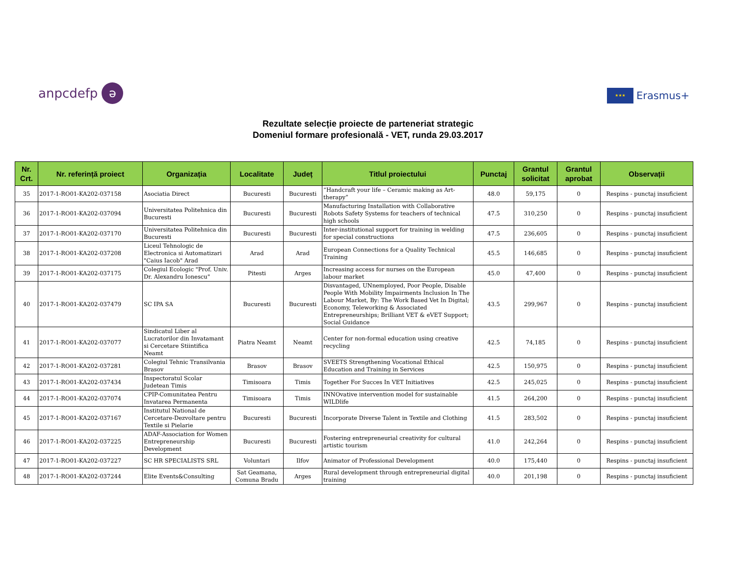anpcdefp ə
★★★ Erasmus+
Rezultate selecție proiecte de parteneriat strategic
Domeniul formare profesională - VET, runda 29.03.2017
| Nr. Crt. | Nr. referință proiect | Organizația | Localitate | Județ | Titlul proiectului | Punctaj | Grantul solicitat | Grantul aprobat | Observații |
| --- | --- | --- | --- | --- | --- | --- | --- | --- | --- |
| 35 | 2017-1-RO01-KA202-037158 | Asociatia Direct | Bucuresti | Bucuresti | “Handcraft your life – Ceramic making as Art-therapy” | 48.0 | 59,175 | 0 | Respins - punctaj insuficient |
| 36 | 2017-1-RO01-KA202-037094 | Universitatea Politehnica din Bucuresti | Bucuresti | Bucuresti | Manufacturing Installation with Collaborative Robots Safety Systems for teachers of technical high schools | 47.5 | 310,250 | 0 | Respins - punctaj insuficient |
| 37 | 2017-1-RO01-KA202-037170 | Universitatea Politehnica din Bucuresti | Bucuresti | Bucuresti | Inter-institutional support for training in welding for special constructions | 47.5 | 236,605 | 0 | Respins - punctaj insuficient |
| 38 | 2017-1-RO01-KA202-037208 | Liceul Tehnologic de Electronica si Automatizari "Caius Iacob" Arad | Arad | Arad | European Connections for a Quality Technical Training | 45.5 | 146,685 | 0 | Respins - punctaj insuficient |
| 39 | 2017-1-RO01-KA202-037175 | Colegiul Ecologic "Prof. Univ. Dr. Alexandru Ionescu" | Pitesti | Arges | Increasing access for nurses on the European labour market | 45.0 | 47,400 | 0 | Respins - punctaj insuficient |
| 40 | 2017-1-RO01-KA202-037479 | SC IPA SA | Bucuresti | Bucuresti | Disvantaged, UNnemployed, Poor People, Disable People With Mobility Impairments Inclusion In The Labour Market, By: The Work Based Vet In Digital; Economy, Teleworking & Associated Entrepreneurships; Brilliant VET & eVET Support; Social Guidance | 43.5 | 299,967 | 0 | Respins - punctaj insuficient |
| 41 | 2017-1-RO01-KA202-037077 | Sindicatul Liber al Lucratorilor din Invatamant si Cercetare Stiintifica Neamt | Piatra Neamt | Neamt | Center for non-formal education using creative recycling | 42.5 | 74,185 | 0 | Respins - punctaj insuficient |
| 42 | 2017-1-RO01-KA202-037281 | Colegiul Tehnic Transilvania Brasov | Brasov | Brasov | SVEETS Strengthening Vocational Ethical Education and Training in Services | 42.5 | 150,975 | 0 | Respins - punctaj insuficient |
| 43 | 2017-1-RO01-KA202-037434 | Inspectoratul Scolar Judetean Timis | Timisoara | Timis | Together For Succes In VET Initiatives | 42.5 | 245,025 | 0 | Respins - punctaj insuficient |
| 44 | 2017-1-RO01-KA202-037074 | CPIP-Comunitatea Pentru Invatarea Permanenta | Timisoara | Timis | INNOvative intervention model for sustainable WILDlife | 41.5 | 264,200 | 0 | Respins - punctaj insuficient |
| 45 | 2017-1-RO01-KA202-037167 | Institutul National de Cercetare-Dezvoltare pentru Textile si Pielarie | Bucuresti | Bucuresti | Incorporate Diverse Talent in Textile and Clothing | 41.5 | 283,502 | 0 | Respins - punctaj insuficient |
| 46 | 2017-1-RO01-KA202-037225 | ADAF-Association for Women Entrepreneurship Development | Bucuresti | Bucuresti | Fostering entrepreneurial creativity for cultural artistic tourism | 41.0 | 242,264 | 0 | Respins - punctaj insuficient |
| 47 | 2017-1-RO01-KA202-037227 | SC HR SPECIALISTS SRL | Voluntari | Ilfov | Animator of Professional Development | 40.0 | 175,440 | 0 | Respins - punctaj insuficient |
| 48 | 2017-1-RO01-KA202-037244 | Elite Events&Consulting | Sat Geamana, Comuna Bradu | Arges | Rural development through entrepreneurial digital training | 40.0 | 201,198 | 0 | Respins - punctaj insuficient |